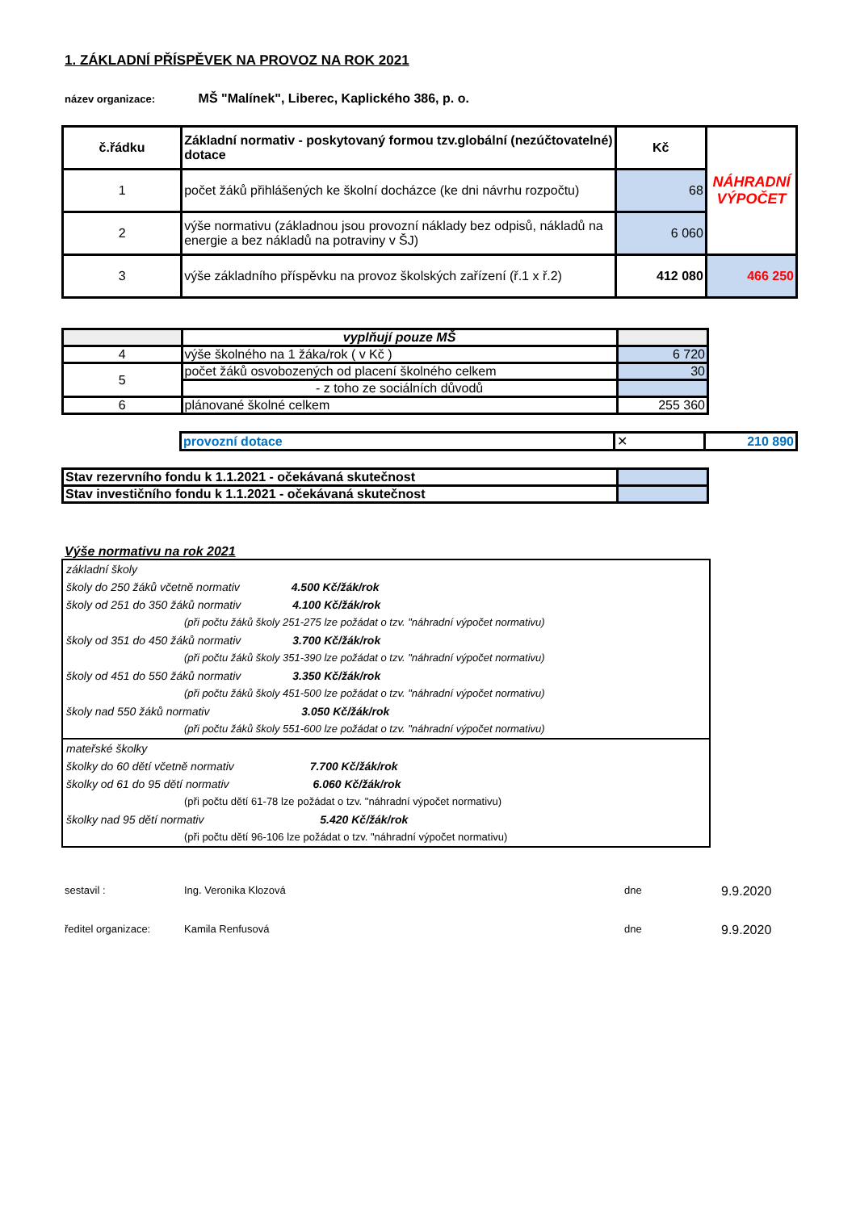1. ZÁKLADNÍ PŘÍSPĚVEK NA PROVOZ NA ROK 2021
název organizace: MŠ "Malínek", Liberec, Kaplického 386, p. o.
| č.řádku | Základní normativ - poskytovaný formou tzv.globální (nezúčtovatelné) dotace | Kč | NÁHRADNÍ VÝPOČET |
| 1 | počet žáků přihlášených ke školní docházce (ke dni návrhu rozpočtu) | 68 | |
| 2 | výše normativu (základnou jsou provozní náklady bez odpisů, nákladů na energie a bez nákladů na potraviny v ŠJ) | 6 060 | |
| 3 | výše základního příspěvku na provoz školských zařízení (ř.1 x ř.2) | 412 080 | 466 250 |
| | vyplňují pouze MŠ | |
| 4 | výše školného na 1 žáka/rok ( v Kč ) | 6 720 |
| 5 | počet žáků osvobozených od placení školného celkem | 30 |
| | - z toho ze sociálních důvodů | |
| 6 | plánované školné celkem | 255 360 |
| provozní dotace | ✕ | 210 890 |
| Stav rezervního fondu k 1.1.2021 - očekávaná skutečnost | |
| Stav investičního fondu k 1.1.2021 - očekávaná skutečnost | |
Výše normativu na rok 2021
základní školy
školy do 250 žáků včetně normativ 4.500 Kč/žák/rok
školy od 251 do 350 žáků normativ 4.100 Kč/žák/rok
(při počtu žáků školy 251-275 lze požádat o tzv. "náhradní výpočet normativu)
školy od 351 do 450 žáků normativ 3.700 Kč/žák/rok
(při počtu žáků školy 351-390 lze požádat o tzv. "náhradní výpočet normativu)
školy od 451 do 550 žáků normativ 3.350 Kč/žák/rok
(při počtu žáků školy 451-500 lze požádat o tzv. "náhradní výpočet normativu)
školy nad 550 žáků normativ 3.050 Kč/žák/rok
(při počtu žáků školy 551-600 lze požádat o tzv. "náhradní výpočet normativu)
mateřské školky
školky do 60 dětí včetně normativ 7.700 Kč/žák/rok
školky od 61 do 95 dětí normativ 6.060 Kč/žák/rok
(při počtu dětí 61-78 lze požádat o tzv. "náhradní výpočet normativu)
školky nad 95 dětí normativ 5.420 Kč/žák/rok
(při počtu dětí 96-106 lze požádat o tzv. "náhradní výpočet normativu)
sestavil : Ing. Veronika Klozová dne 9.9.2020
ředitel organizace: Kamila Renfusová dne 9.9.2020